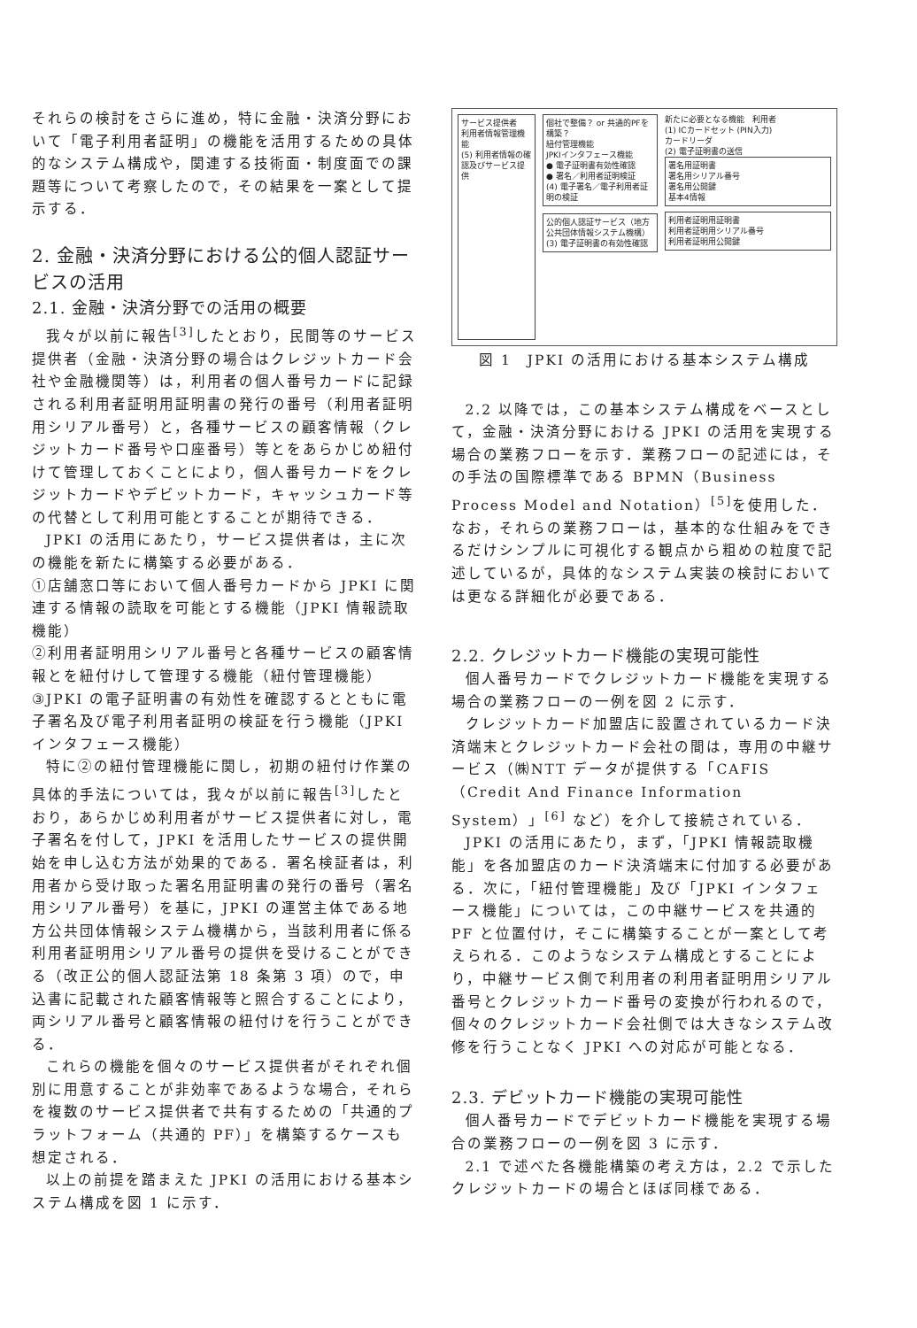それらの検討をさらに進め，特に金融・決済分野において「電子利用者証明」の機能を活用するための具体的なシステム構成や，関連する技術面・制度面での課題等について考察したので，その結果を一案として提示する．
2. 金融・決済分野における公的個人認証サービスの活用
2.1. 金融・決済分野での活用の概要
我々が以前に報告<sup>[3]</sup>したとおり，民間等のサービス提供者（金融・決済分野の場合はクレジットカード会社や金融機関等）は，利用者の個人番号カードに記録される利用者証明用証明書の発行の番号（利用者証明用シリアル番号）と，各種サービスの顧客情報（クレジットカード番号や口座番号）等とをあらかじめ紐付けて管理しておくことにより，個人番号カードをクレジットカードやデビットカード，キャッシュカード等の代替として利用可能とすることが期待できる．
JPKI の活用にあたり，サービス提供者は，主に次の機能を新たに構築する必要がある．
①店舗窓口等において個人番号カードから JPKI に関連する情報の読取を可能とする機能（JPKI 情報読取機能）
②利用者証明用シリアル番号と各種サービスの顧客情報とを紐付けして管理する機能（紐付管理機能）
③JPKI の電子証明書の有効性を確認するとともに電子署名及び電子利用者証明の検証を行う機能（JPKI インタフェース機能）
特に②の紐付管理機能に関し，初期の紐付け作業の具体的手法については，我々が以前に報告<sup>[3]</sup>したとおり，あらかじめ利用者がサービス提供者に対し，電子署名を付して，JPKI を活用したサービスの提供開始を申し込む方法が効果的である．署名検証者は，利用者から受け取った署名用証明書の発行の番号（署名用シリアル番号）を基に，JPKI の運営主体である地方公共団体情報システム機構から，当該利用者に係る利用者証明用シリアル番号の提供を受けることができる（改正公的個人認証法第 18 条第 3 項）ので，申込書に記載された顧客情報等と照合することにより，両シリアル番号と顧客情報の紐付けを行うことができる．
これらの機能を個々のサービス提供者がそれぞれ個別に用意することが非効率であるような場合，それらを複数のサービス提供者で共有するための「共通的プラットフォーム（共通的 PF）」を構築するケースも想定される．
以上の前提を踏まえた JPKI の活用における基本システム構成を図 1 に示す．
サービス提供者
利用者情報管理機能
(5) 利用者情報の確認及びサービス提供
個社で整備？ or 共通的PFを構築？
紐付管理機能
JPKIインタフェース機能
● 電子証明書有効性確認
● 署名／利用者証明検証
(4) 電子署名／電子利用者証明の検証
公的個人認証サービス（地方公共団体情報システム機構）
(3) 電子証明書の有効性確認
新たに必要となる機能　利用者
(1) ICカードセット (PIN入力)
カードリーダ
(2) 電子証明書の送信
署名用証明書
署名用シリアル番号
署名用公開鍵
基本4情報
利用者証明用証明書
利用者証明用シリアル番号
利用者証明用公開鍵
図 1　JPKI の活用における基本システム構成
2.2 以降では，この基本システム構成をベースとして，金融・決済分野における JPKI の活用を実現する場合の業務フローを示す．業務フローの記述には，その手法の国際標準である BPMN（Business Process Model and Notation）<sup>[5]</sup>を使用した．なお，それらの業務フローは，基本的な仕組みをできるだけシンプルに可視化する観点から粗めの粒度で記述しているが，具体的なシステム実装の検討においては更なる詳細化が必要である．
2.2. クレジットカード機能の実現可能性
個人番号カードでクレジットカード機能を実現する場合の業務フローの一例を図 2 に示す．
クレジットカード加盟店に設置されているカード決済端末とクレジットカード会社の間は，専用の中継サービス（㈱NTT データが提供する「CAFIS（Credit And Finance Information System）」<sup>[6]</sup> など）を介して接続されている．
JPKI の活用にあたり，まず，「JPKI 情報読取機能」を各加盟店のカード決済端末に付加する必要がある．次に，「紐付管理機能」及び「JPKI インタフェース機能」については，この中継サービスを共通的 PF と位置付け，そこに構築することが一案として考えられる．このようなシステム構成とすることにより，中継サービス側で利用者の利用者証明用シリアル番号とクレジットカード番号の変換が行われるので，個々のクレジットカード会社側では大きなシステム改修を行うことなく JPKI への対応が可能となる．
2.3. デビットカード機能の実現可能性
個人番号カードでデビットカード機能を実現する場合の業務フローの一例を図 3 に示す．
2.1 で述べた各機能構築の考え方は，2.2 で示したクレジットカードの場合とほぼ同様である．